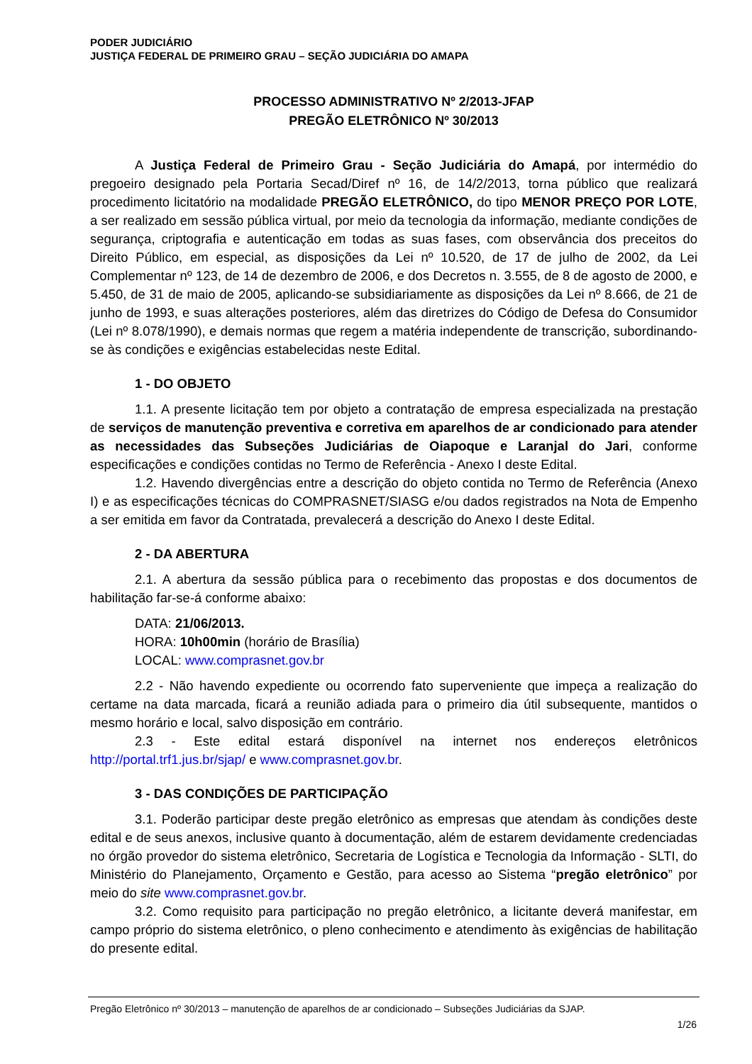PODER JUDICIÁRIO
JUSTIÇA FEDERAL DE PRIMEIRO GRAU – SEÇÃO JUDICIÁRIA DO AMAPA
PROCESSO ADMINISTRATIVO Nº 2/2013-JFAP
PREGÃO ELETRÔNICO Nº 30/2013
A Justiça Federal de Primeiro Grau - Seção Judiciária do Amapá, por intermédio do pregoeiro designado pela Portaria Secad/Diref nº 16, de 14/2/2013, torna público que realizará procedimento licitatório na modalidade PREGÃO ELETRÔNICO, do tipo MENOR PREÇO POR LOTE, a ser realizado em sessão pública virtual, por meio da tecnologia da informação, mediante condições de segurança, criptografia e autenticação em todas as suas fases, com observância dos preceitos do Direito Público, em especial, as disposições da Lei nº 10.520, de 17 de julho de 2002, da Lei Complementar nº 123, de 14 de dezembro de 2006, e dos Decretos n. 3.555, de 8 de agosto de 2000, e 5.450, de 31 de maio de 2005, aplicando-se subsidiariamente as disposições da Lei nº 8.666, de 21 de junho de 1993, e suas alterações posteriores, além das diretrizes do Código de Defesa do Consumidor (Lei nº 8.078/1990), e demais normas que regem a matéria independente de transcrição, subordinando-se às condições e exigências estabelecidas neste Edital.
1 - DO OBJETO
1.1. A presente licitação tem por objeto a contratação de empresa especializada na prestação de serviços de manutenção preventiva e corretiva em aparelhos de ar condicionado para atender as necessidades das Subseções Judiciárias de Oiapoque e Laranjal do Jari, conforme especificações e condições contidas no Termo de Referência - Anexo I deste Edital.
1.2. Havendo divergências entre a descrição do objeto contida no Termo de Referência (Anexo I) e as especificações técnicas do COMPRASNET/SIASG e/ou dados registrados na Nota de Empenho a ser emitida em favor da Contratada, prevalecerá a descrição do Anexo I deste Edital.
2 - DA ABERTURA
2.1. A abertura da sessão pública para o recebimento das propostas e dos documentos de habilitação far-se-á conforme abaixo:
DATA: 21/06/2013.
HORA: 10h00min (horário de Brasília)
LOCAL: www.comprasnet.gov.br
2.2 - Não havendo expediente ou ocorrendo fato superveniente que impeça a realização do certame na data marcada, ficará a reunião adiada para o primeiro dia útil subsequente, mantidos o mesmo horário e local, salvo disposição em contrário.
2.3 - Este edital estará disponível na internet nos endereços eletrônicos http://portal.trf1.jus.br/sjap/ e www.comprasnet.gov.br.
3 - DAS CONDIÇÕES DE PARTICIPAÇÃO
3.1. Poderão participar deste pregão eletrônico as empresas que atendam às condições deste edital e de seus anexos, inclusive quanto à documentação, além de estarem devidamente credenciadas no órgão provedor do sistema eletrônico, Secretaria de Logística e Tecnologia da Informação - SLTI, do Ministério do Planejamento, Orçamento e Gestão, para acesso ao Sistema “pregão eletrônico” por meio do site www.comprasnet.gov.br.
3.2. Como requisito para participação no pregão eletrônico, a licitante deverá manifestar, em campo próprio do sistema eletrônico, o pleno conhecimento e atendimento às exigências de habilitação do presente edital.
Pregão Eletrônico nº 30/2013 – manutenção de aparelhos de ar condicionado – Subseções Judiciárias da SJAP.
1/26